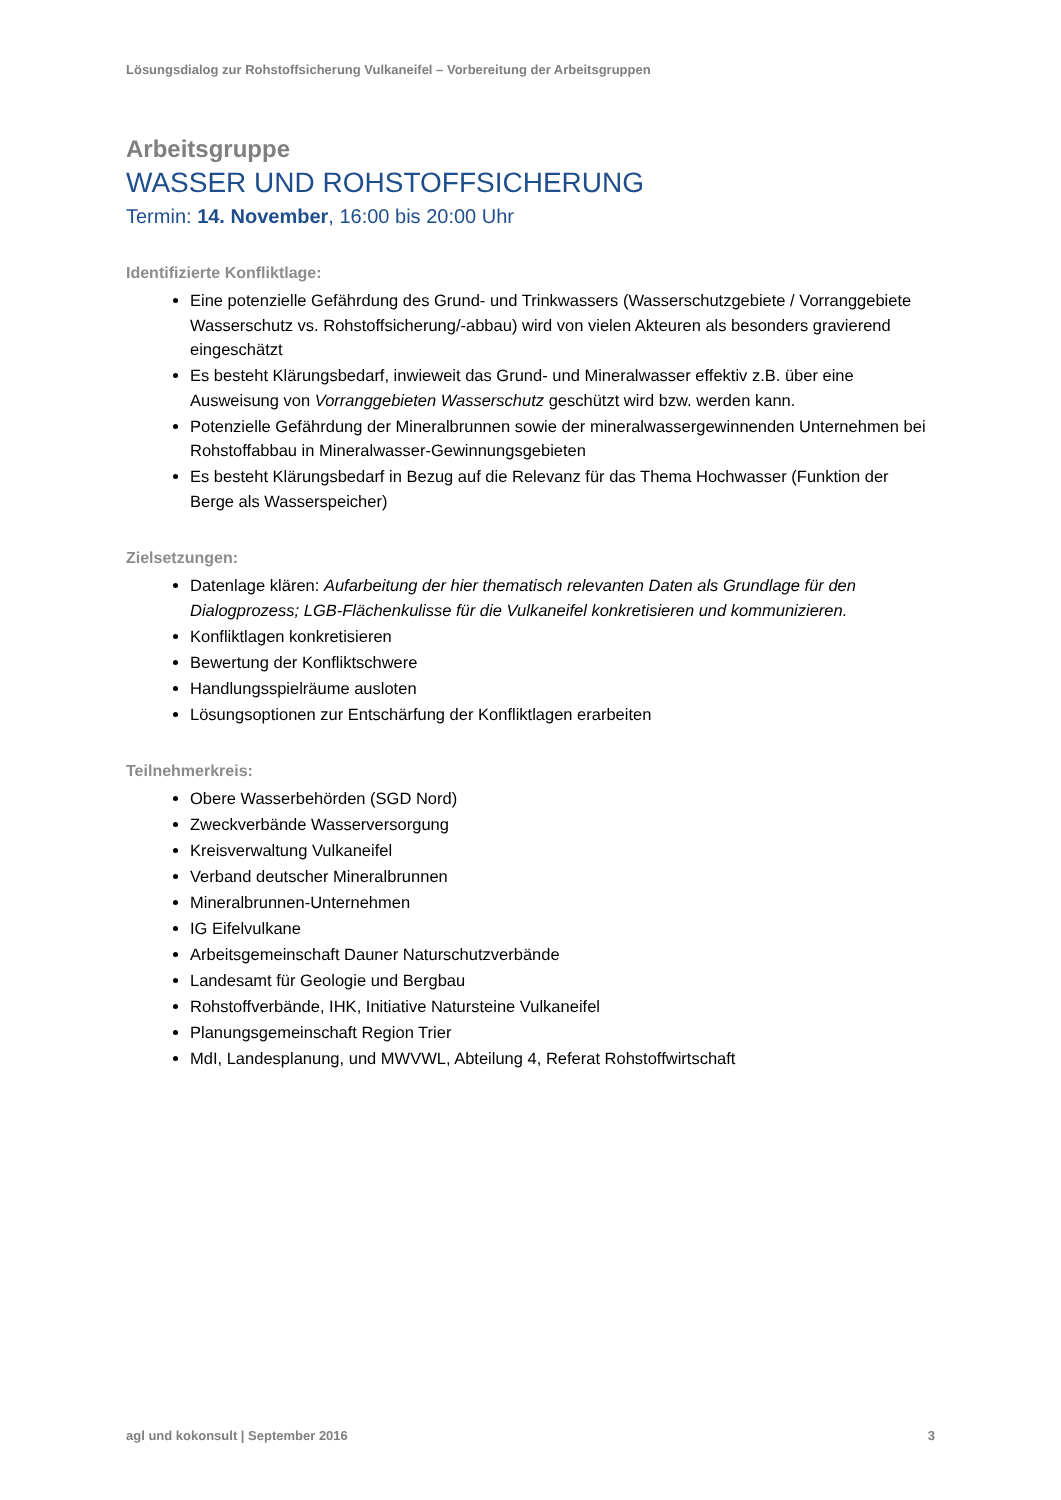Lösungsdialog zur Rohstoffsicherung Vulkaneifel – Vorbereitung der Arbeitsgruppen
Arbeitsgruppe
WASSER UND ROHSTOFFSICHERUNG
Termin: 14. November, 16:00 bis 20:00 Uhr
Identifizierte Konfliktlage:
Eine potenzielle Gefährdung des Grund- und Trinkwassers (Wasserschutzgebiete / Vorranggebiete Wasserschutz vs. Rohstoffsicherung/-abbau) wird von vielen Akteuren als besonders gravierend eingeschätzt
Es besteht Klärungsbedarf, inwieweit das Grund- und Mineralwasser effektiv z.B. über eine Ausweisung von Vorranggebieten Wasserschutz geschützt wird bzw. werden kann.
Potenzielle Gefährdung der Mineralbrunnen sowie der mineralwassergewinnenden Unternehmen bei Rohstoffabbau in Mineralwasser-Gewinnungsgebieten
Es besteht Klärungsbedarf in Bezug auf die Relevanz für das Thema Hochwasser (Funktion der Berge als Wasserspeicher)
Zielsetzungen:
Datenlage klären: Aufarbeitung der hier thematisch relevanten Daten als Grundlage für den Dialogprozess; LGB-Flächenkulisse für die Vulkaneifel konkretisieren und kommunizieren.
Konfliktlagen konkretisieren
Bewertung der Konfliktschwere
Handlungsspielräume ausloten
Lösungsoptionen zur Entschärfung der Konfliktlagen erarbeiten
Teilnehmerkreis:
Obere Wasserbehörden (SGD Nord)
Zweckverbände Wasserversorgung
Kreisverwaltung Vulkaneifel
Verband deutscher Mineralbrunnen
Mineralbrunnen-Unternehmen
IG Eifelvulkane
Arbeitsgemeinschaft Dauner Naturschutzverbände
Landesamt für Geologie und Bergbau
Rohstoffverbände, IHK, Initiative Natursteine Vulkaneifel
Planungsgemeinschaft Region Trier
MdI, Landesplanung, und MWVWL, Abteilung 4, Referat Rohstoffwirtschaft
agl und kokonsult | September 2016 3